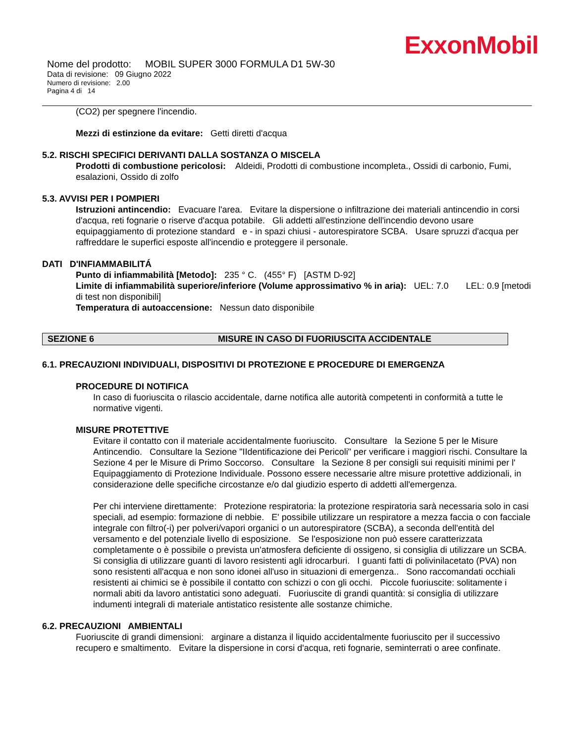ExxonMobil
Nome del prodotto: MOBIL SUPER 3000 FORMULA D1 5W-30
Data di revisione: 09 Giugno 2022
Numero di revisione: 2.00
Pagina 4 di 14
(CO2) per spegnere l'incendio.
Mezzi di estinzione da evitare: Getti diretti d'acqua
5.2. RISCHI SPECIFICI DERIVANTI DALLA SOSTANZA O MISCELA
Prodotti di combustione pericolosi: Aldeidi, Prodotti di combustione incompleta., Ossidi di carbonio, Fumi, esalazioni, Ossido di zolfo
5.3. AVVISI PER I POMPIERI
Istruzioni antincendio: Evacuare l'area. Evitare la dispersione o infiltrazione dei materiali antincendio in corsi d'acqua, reti fognarie o riserve d'acqua potabile. Gli addetti all'estinzione dell'incendio devono usare equipaggiamento di protezione standard e - in spazi chiusi - autorespiratore SCBA. Usare spruzzi d'acqua per raffreddare le superfici esposte all'incendio e proteggere il personale.
DATI D'INFIAMMABILITÁ
Punto di infiammabilità [Metodo]: 235 ° C. (455° F) [ASTM D-92]
Limite di infiammabilità superiore/inferiore (Volume approssimativo % in aria): UEL: 7.0 LEL: 0.9 [metodi di test non disponibili]
Temperatura di autoaccensione: Nessun dato disponibile
SEZIONE 6 MISURE IN CASO DI FUORIUSCITA ACCIDENTALE
6.1. PRECAUZIONI INDIVIDUALI, DISPOSITIVI DI PROTEZIONE E PROCEDURE DI EMERGENZA
PROCEDURE DI NOTIFICA
In caso di fuoriuscita o rilascio accidentale, darne notifica alle autorità competenti in conformità a tutte le normative vigenti.
MISURE PROTETTIVE
Evitare il contatto con il materiale accidentalmente fuoriuscito. Consultare la Sezione 5 per le Misure Antincendio. Consultare la Sezione "IIdentificazione dei Pericoli" per verificare i maggiori rischi. Consultare la Sezione 4 per le Misure di Primo Soccorso. Consultare la Sezione 8 per consigli sui requisiti minimi per l' Equipaggiamento di Protezione Individuale. Possono essere necessarie altre misure protettive addizionali, in considerazione delle specifiche circostanze e/o dal giudizio esperto di addetti all'emergenza.
Per chi interviene direttamente: Protezione respiratoria: la protezione respiratoria sarà necessaria solo in casi speciali, ad esempio: formazione di nebbie. E' possibile utilizzare un respiratore a mezza faccia o con facciale integrale con filtro(-i) per polveri/vapori organici o un autorespiratore (SCBA), a seconda dell'entità del versamento e del potenziale livello di esposizione. Se l'esposizione non può essere caratterizzata completamente o è possibile o prevista un'atmosfera deficiente di ossigeno, si consiglia di utilizzare un SCBA. Si consiglia di utilizzare guanti di lavoro resistenti agli idrocarburi. I guanti fatti di polivinilacetato (PVA) non sono resistenti all'acqua e non sono idonei all'uso in situazioni di emergenza.. Sono raccomandati occhiali resistenti ai chimici se è possibile il contatto con schizzi o con gli occhi. Piccole fuoriuscite: solitamente i normali abiti da lavoro antistatici sono adeguati. Fuoriuscite di grandi quantità: si consiglia di utilizzare indumenti integrali di materiale antistatico resistente alle sostanze chimiche.
6.2. PRECAUZIONI AMBIENTALI
Fuoriuscite di grandi dimensioni: arginare a distanza il liquido accidentalmente fuoriuscito per il successivo recupero e smaltimento. Evitare la dispersione in corsi d'acqua, reti fognarie, seminterrati o aree confinate.